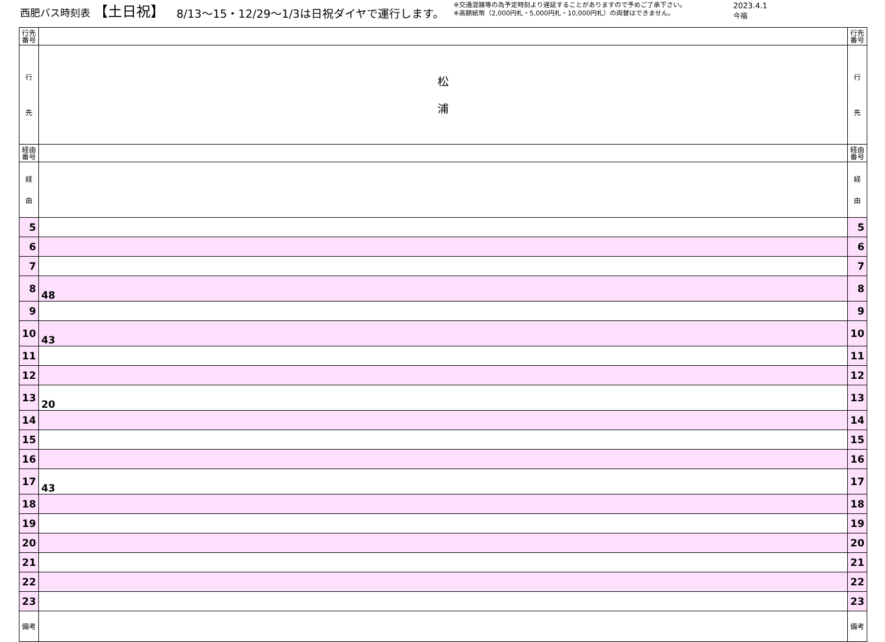西肥バス時刻表 【土日祝】 8/13～15・12/29～1/3は日祝ダイヤで運行します。
※交通混雑等の為予定時刻より遅延することがありますので予めご了承下さい。
※高額紙幣（2,000円札・5,000円札・10,000円札）の両替はできません。
2023.4.1
今福
| 行先 番号 | | 行先 番号 |
| 行 先 | 松 浦 | 行 先 |
| 経由 番号 | | 経由 番号 |
| 経 由 | | 経 由 |
| 5 | | 5 |
| 6 | | 6 |
| 7 | | 7 |
| 8 | 48 | 8 |
| 9 | | 9 |
| 10 | 43 | 10 |
| 11 | | 11 |
| 12 | | 12 |
| 13 | 20 | 13 |
| 14 | | 14 |
| 15 | | 15 |
| 16 | | 16 |
| 17 | 43 | 17 |
| 18 | | 18 |
| 19 | | 19 |
| 20 | | 20 |
| 21 | | 21 |
| 22 | | 22 |
| 23 | | 23 |
| 備考 | | 備考 |